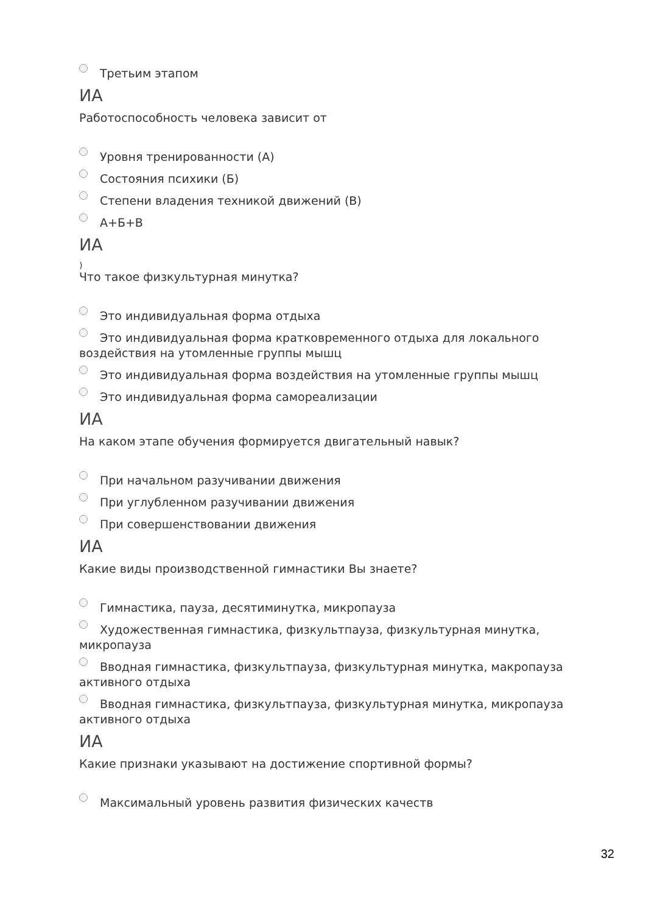Третьим этапом
ИА
Работоспособность человека зависит от
Уровня тренированности (А)
Состояния психики (Б)
Степени владения техникой движений (В)
А+Б+В
ИА
)
Что такое физкультурная минутка?
Это индивидуальная форма отдыха
Это индивидуальная форма кратковременного отдыха для локального воздействия на утомленные группы мышц
Это индивидуальная форма воздействия на утомленные группы мышц
Это индивидуальная форма самореализации
ИА
На каком этапе обучения формируется двигательный навык?
При начальном разучивании движения
При углубленном разучивании движения
При совершенствовании движения
ИА
Какие виды производственной гимнастики Вы знаете?
Гимнастика, пауза, десятиминутка, микропауза
Художественная гимнастика, физкультпауза, физкультурная минутка, микропауза
Вводная гимнастика, физкультпауза, физкультурная минутка, макропауза активного отдыха
Вводная гимнастика, физкультпауза, физкультурная минутка, микропауза активного отдыха
ИА
Какие признаки указывают на достижение спортивной формы?
Максимальный уровень развития физических качеств
32